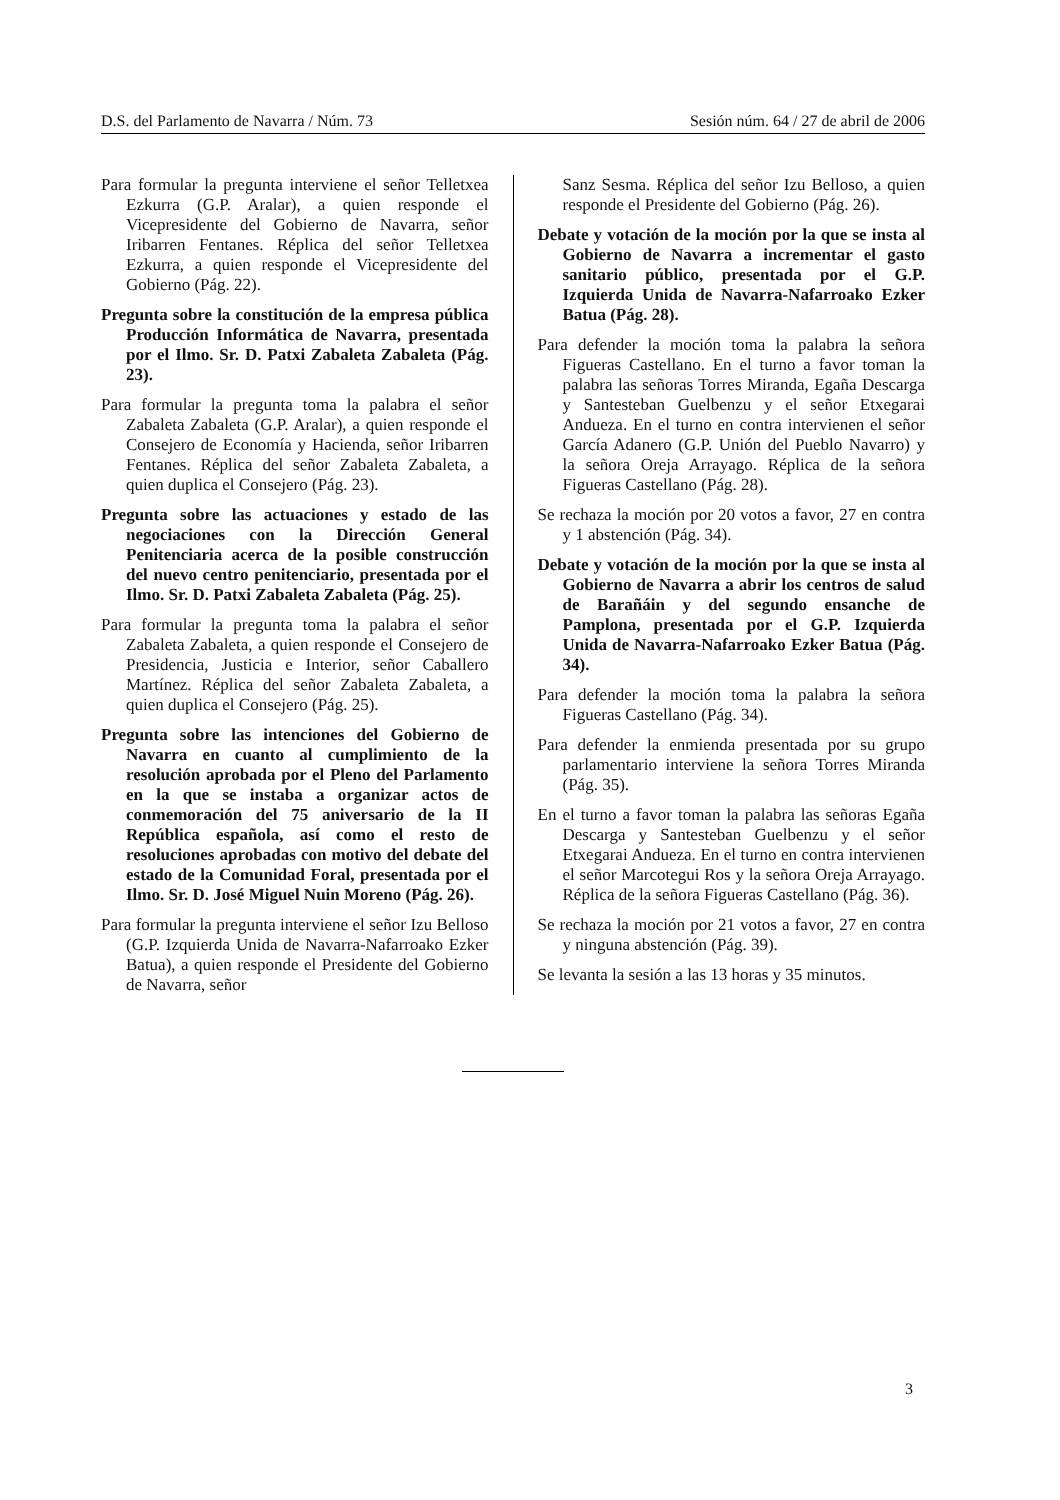D.S. del Parlamento de Navarra / Núm. 73 Sesión núm. 64 / 27 de abril de 2006
Para formular la pregunta interviene el señor Telletxea Ezkurra (G.P. Aralar), a quien responde el Vicepresidente del Gobierno de Navarra, señor Iribarren Fentanes. Réplica del señor Telletxea Ezkurra, a quien responde el Vicepresidente del Gobierno (Pág. 22).
Pregunta sobre la constitución de la empresa pública Producción Informática de Navarra, presentada por el Ilmo. Sr. D. Patxi Zabaleta Zabaleta (Pág. 23).
Para formular la pregunta toma la palabra el señor Zabaleta Zabaleta (G.P. Aralar), a quien responde el Consejero de Economía y Hacienda, señor Iribarren Fentanes. Réplica del señor Zabaleta Zabaleta, a quien duplica el Consejero (Pág. 23).
Pregunta sobre las actuaciones y estado de las negociaciones con la Dirección General Penitenciaria acerca de la posible construcción del nuevo centro penitenciario, presentada por el Ilmo. Sr. D. Patxi Zabaleta Zabaleta (Pág. 25).
Para formular la pregunta toma la palabra el señor Zabaleta Zabaleta, a quien responde el Consejero de Presidencia, Justicia e Interior, señor Caballero Martínez. Réplica del señor Zabaleta Zabaleta, a quien duplica el Consejero (Pág. 25).
Pregunta sobre las intenciones del Gobierno de Navarra en cuanto al cumplimiento de la resolución aprobada por el Pleno del Parlamento en la que se instaba a organizar actos de conmemoración del 75 aniversario de la II República española, así como el resto de resoluciones aprobadas con motivo del debate del estado de la Comunidad Foral, presentada por el Ilmo. Sr. D. José Miguel Nuin Moreno (Pág. 26).
Para formular la pregunta interviene el señor Izu Belloso (G.P. Izquierda Unida de Navarra-Nafarroako Ezker Batua), a quien responde el Presidente del Gobierno de Navarra, señor
Sanz Sesma. Réplica del señor Izu Belloso, a quien responde el Presidente del Gobierno (Pág. 26).
Debate y votación de la moción por la que se insta al Gobierno de Navarra a incrementar el gasto sanitario público, presentada por el G.P. Izquierda Unida de Navarra-Nafarroako Ezker Batua (Pág. 28).
Para defender la moción toma la palabra la señora Figueras Castellano. En el turno a favor toman la palabra las señoras Torres Miranda, Egaña Descarga y Santesteban Guelbenzu y el señor Etxegarai Andueza. En el turno en contra intervienen el señor García Adanero (G.P. Unión del Pueblo Navarro) y la señora Oreja Arrayago. Réplica de la señora Figueras Castellano (Pág. 28).
Se rechaza la moción por 20 votos a favor, 27 en contra y 1 abstención (Pág. 34).
Debate y votación de la moción por la que se insta al Gobierno de Navarra a abrir los centros de salud de Barañáin y del segundo ensanche de Pamplona, presentada por el G.P. Izquierda Unida de Navarra-Nafarroako Ezker Batua (Pág. 34).
Para defender la moción toma la palabra la señora Figueras Castellano (Pág. 34).
Para defender la enmienda presentada por su grupo parlamentario interviene la señora Torres Miranda (Pág. 35).
En el turno a favor toman la palabra las señoras Egaña Descarga y Santesteban Guelbenzu y el señor Etxegarai Andueza. En el turno en contra intervienen el señor Marcotegui Ros y la señora Oreja Arrayago. Réplica de la señora Figueras Castellano (Pág. 36).
Se rechaza la moción por 21 votos a favor, 27 en contra y ninguna abstención (Pág. 39).
Se levanta la sesión a las 13 horas y 35 minutos.
3